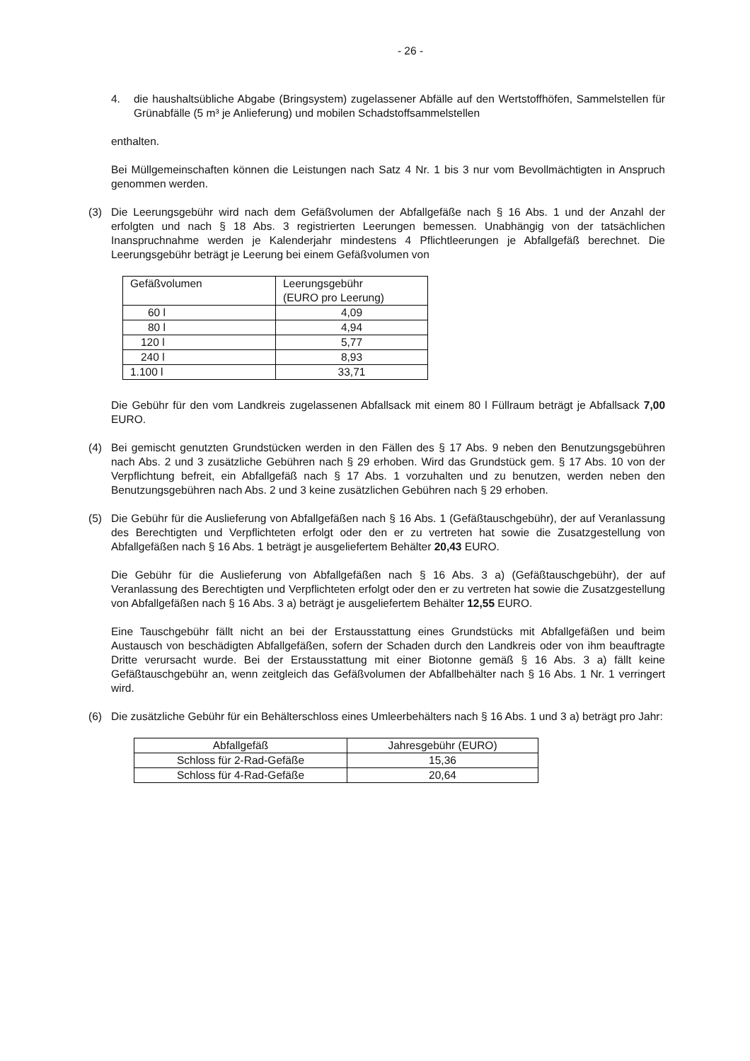- 26 -
4. die haushaltsübliche Abgabe (Bringsystem) zugelassener Abfälle auf den Wertstoffhöfen, Sammelstellen für Grünabfälle (5 m³ je Anlieferung) und mobilen Schadstoffsammelstellen
enthalten.
Bei Müllgemeinschaften können die Leistungen nach Satz 4 Nr. 1 bis 3 nur vom Bevollmächtigten in Anspruch genommen werden.
(3) Die Leerungsgebühr wird nach dem Gefäßvolumen der Abfallgefäße nach § 16 Abs. 1 und der Anzahl der erfolgten und nach § 18 Abs. 3 registrierten Leerungen bemessen. Unabhängig von der tatsächlichen Inanspruchnahme werden je Kalenderjahr mindestens 4 Pflichtleerungen je Abfallgefäß berechnet. Die Leerungsgebühr beträgt je Leerung bei einem Gefäßvolumen von
| Gefäßvolumen | Leerungsgebühr (EURO pro Leerung) |
| 60 l | 4,09 |
| 80 l | 4,94 |
| 120 l | 5,77 |
| 240 l | 8,93 |
| 1.100 l | 33,71 |
Die Gebühr für den vom Landkreis zugelassenen Abfallsack mit einem 80 l Füllraum beträgt je Abfallsack 7,00 EURO.
(4) Bei gemischt genutzten Grundstücken werden in den Fällen des § 17 Abs. 9 neben den Benutzungsgebühren nach Abs. 2 und 3 zusätzliche Gebühren nach § 29 erhoben. Wird das Grundstück gem. § 17 Abs. 10 von der Verpflichtung befreit, ein Abfallgefäß nach § 17 Abs. 1 vorzuhalten und zu benutzen, werden neben den Benutzungsgebühren nach Abs. 2 und 3 keine zusätzlichen Gebühren nach § 29 erhoben.
(5) Die Gebühr für die Auslieferung von Abfallgefäßen nach § 16 Abs. 1 (Gefäßtauschgebühr), der auf Veranlassung des Berechtigten und Verpflichteten erfolgt oder den er zu vertreten hat sowie die Zusatzgestellung von Abfallgefäßen nach § 16 Abs. 1 beträgt je ausgeliefertem Behälter 20,43 EURO.
Die Gebühr für die Auslieferung von Abfallgefäßen nach § 16 Abs. 3 a) (Gefäßtauschgebühr), der auf Veranlassung des Berechtigten und Verpflichteten erfolgt oder den er zu vertreten hat sowie die Zusatzgestellung von Abfallgefäßen nach § 16 Abs. 3 a) beträgt je ausgeliefertem Behälter 12,55 EURO.
Eine Tauschgebühr fällt nicht an bei der Erstausstattung eines Grundstücks mit Abfallgefäßen und beim Austausch von beschädigten Abfallgefäßen, sofern der Schaden durch den Landkreis oder von ihm beauftragte Dritte verursacht wurde. Bei der Erstausstattung mit einer Biotonne gemäß § 16 Abs. 3 a) fällt keine Gefäßtauschgebühr an, wenn zeitgleich das Gefäßvolumen der Abfallbehälter nach § 16 Abs. 1 Nr. 1 verringert wird.
(6) Die zusätzliche Gebühr für ein Behälterschloss eines Umleerbehälters nach § 16 Abs. 1 und 3 a) beträgt pro Jahr:
| Abfallgefäß | Jahresgebühr (EURO) |
| Schloss für 2-Rad-Gefäße | 15,36 |
| Schloss für 4-Rad-Gefäße | 20,64 |